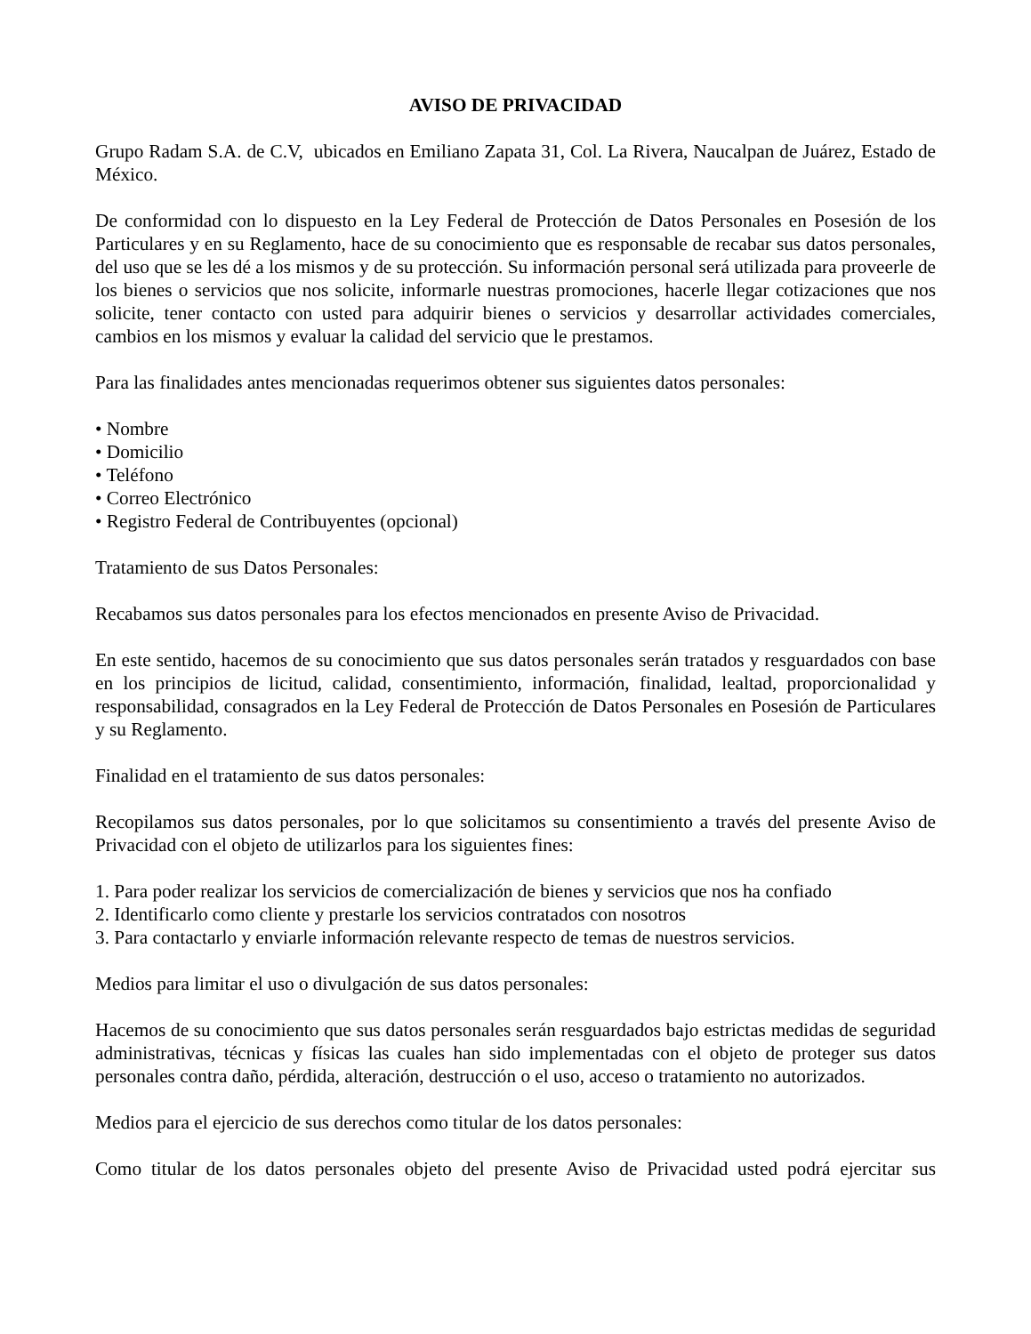AVISO DE PRIVACIDAD
Grupo Radam S.A. de C.V, ubicados en Emiliano Zapata 31, Col. La Rivera, Naucalpan de Juárez, Estado de México.
De conformidad con lo dispuesto en la Ley Federal de Protección de Datos Personales en Posesión de los Particulares y en su Reglamento, hace de su conocimiento que es responsable de recabar sus datos personales, del uso que se les dé a los mismos y de su protección. Su información personal será utilizada para proveerle de los bienes o servicios que nos solicite, informarle nuestras promociones, hacerle llegar cotizaciones que nos solicite, tener contacto con usted para adquirir bienes o servicios y desarrollar actividades comerciales, cambios en los mismos y evaluar la calidad del servicio que le prestamos.
Para las finalidades antes mencionadas requerimos obtener sus siguientes datos personales:
• Nombre
• Domicilio
• Teléfono
• Correo Electrónico
• Registro Federal de Contribuyentes (opcional)
Tratamiento de sus Datos Personales:
Recabamos sus datos personales para los efectos mencionados en presente Aviso de Privacidad.
En este sentido, hacemos de su conocimiento que sus datos personales serán tratados y resguardados con base en los principios de licitud, calidad, consentimiento, información, finalidad, lealtad, proporcionalidad y responsabilidad, consagrados en la Ley Federal de Protección de Datos Personales en Posesión de Particulares y su Reglamento.
Finalidad en el tratamiento de sus datos personales:
Recopilamos sus datos personales, por lo que solicitamos su consentimiento a través del presente Aviso de Privacidad con el objeto de utilizarlos para los siguientes fines:
1. Para poder realizar los servicios de comercialización de bienes y servicios que nos ha confiado
2. Identificarlo como cliente y prestarle los servicios contratados con nosotros
3. Para contactarlo y enviarle información relevante respecto de temas de nuestros servicios.
Medios para limitar el uso o divulgación de sus datos personales:
Hacemos de su conocimiento que sus datos personales serán resguardados bajo estrictas medidas de seguridad administrativas, técnicas y físicas las cuales han sido implementadas con el objeto de proteger sus datos personales contra daño, pérdida, alteración, destrucción o el uso, acceso o tratamiento no autorizados.
Medios para el ejercicio de sus derechos como titular de los datos personales:
Como titular de los datos personales objeto del presente Aviso de Privacidad usted podrá ejercitar sus